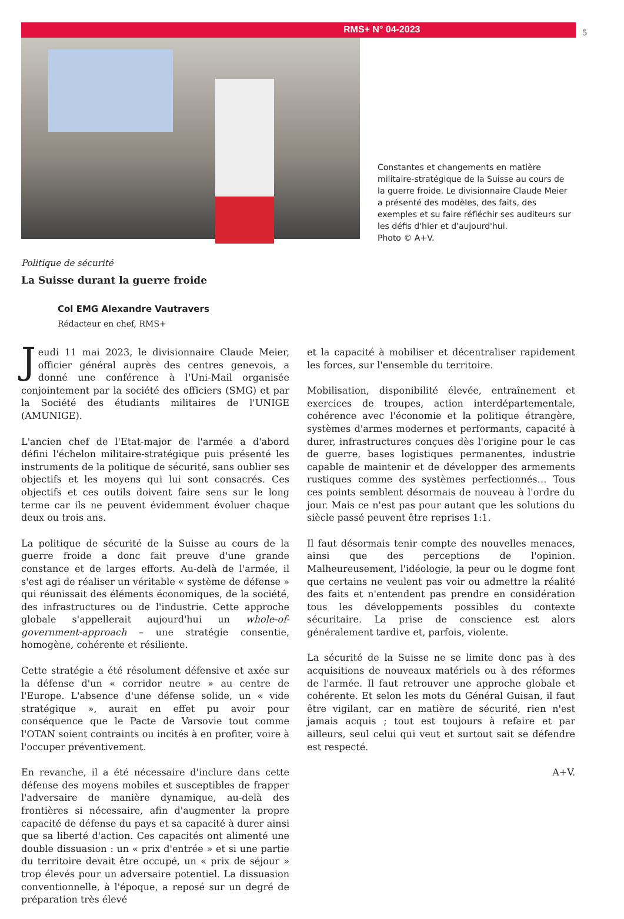RMS+ N° 04-2023
5
Constantes et changements en matière militaire-stratégique de la Suisse au cours de la guerre froide. Le divisionnaire Claude Meier a présenté des modèles, des faits, des exemples et su faire réfléchir ses auditeurs sur les défis d'hier et d'aujourd'hui.
Photo © A+V.
Politique de sécurité
La Suisse durant la guerre froide
Col EMG Alexandre Vautravers
Rédacteur en chef, RMS+
Jeudi 11 mai 2023, le divisionnaire Claude Meier, officier général auprès des centres genevois, a donné une conférence à l'Uni-Mail organisée conjointement par la société des officiers (SMG) et par la Société des étudiants militaires de l'UNIGE (AMUNIGE).
L'ancien chef de l'Etat-major de l'armée a d'abord défini l'échelon militaire-stratégique puis présenté les instruments de la politique de sécurité, sans oublier ses objectifs et les moyens qui lui sont consacrés. Ces objectifs et ces outils doivent faire sens sur le long terme car ils ne peuvent évidemment évoluer chaque deux ou trois ans.
La politique de sécurité de la Suisse au cours de la guerre froide a donc fait preuve d'une grande constance et de larges efforts. Au-delà de l'armée, il s'est agi de réaliser un véritable « système de défense » qui réunissait des éléments économiques, de la société, des infrastructures ou de l'industrie. Cette approche globale s'appellerait aujourd'hui un whole-of-government-approach – une stratégie consentie, homogène, cohérente et résiliente.
Cette stratégie a été résolument défensive et axée sur la défense d'un « corridor neutre » au centre de l'Europe. L'absence d'une défense solide, un « vide stratégique », aurait en effet pu avoir pour conséquence que le Pacte de Varsovie tout comme l'OTAN soient contraints ou incités à en profiter, voire à l'occuper préventivement.
En revanche, il a été nécessaire d'inclure dans cette défense des moyens mobiles et susceptibles de frapper l'adversaire de manière dynamique, au-delà des frontières si nécessaire, afin d'augmenter la propre capacité de défense du pays et sa capacité à durer ainsi que sa liberté d'action. Ces capacités ont alimenté une double dissuasion : un « prix d'entrée » et si une partie du territoire devait être occupé, un « prix de séjour » trop élevés pour un adversaire potentiel. La dissuasion conventionnelle, à l'époque, a reposé sur un degré de préparation très élevé
et la capacité à mobiliser et décentraliser rapidement les forces, sur l'ensemble du territoire.
Mobilisation, disponibilité élevée, entraînement et exercices de troupes, action interdépartementale, cohérence avec l'économie et la politique étrangère, systèmes d'armes modernes et performants, capacité à durer, infrastructures conçues dès l'origine pour le cas de guerre, bases logistiques permanentes, industrie capable de maintenir et de développer des armements rustiques comme des systèmes perfectionnés… Tous ces points semblent désormais de nouveau à l'ordre du jour. Mais ce n'est pas pour autant que les solutions du siècle passé peuvent être reprises 1:1.
Il faut désormais tenir compte des nouvelles menaces, ainsi que des perceptions de l'opinion. Malheureusement, l'idéologie, la peur ou le dogme font que certains ne veulent pas voir ou admettre la réalité des faits et n'entendent pas prendre en considération tous les développements possibles du contexte sécuritaire. La prise de conscience est alors généralement tardive et, parfois, violente.
La sécurité de la Suisse ne se limite donc pas à des acquisitions de nouveaux matériels ou à des réformes de l'armée. Il faut retrouver une approche globale et cohérente. Et selon les mots du Général Guisan, il faut être vigilant, car en matière de sécurité, rien n'est jamais acquis ; tout est toujours à refaire et par ailleurs, seul celui qui veut et surtout sait se défendre est respecté.
A+V.